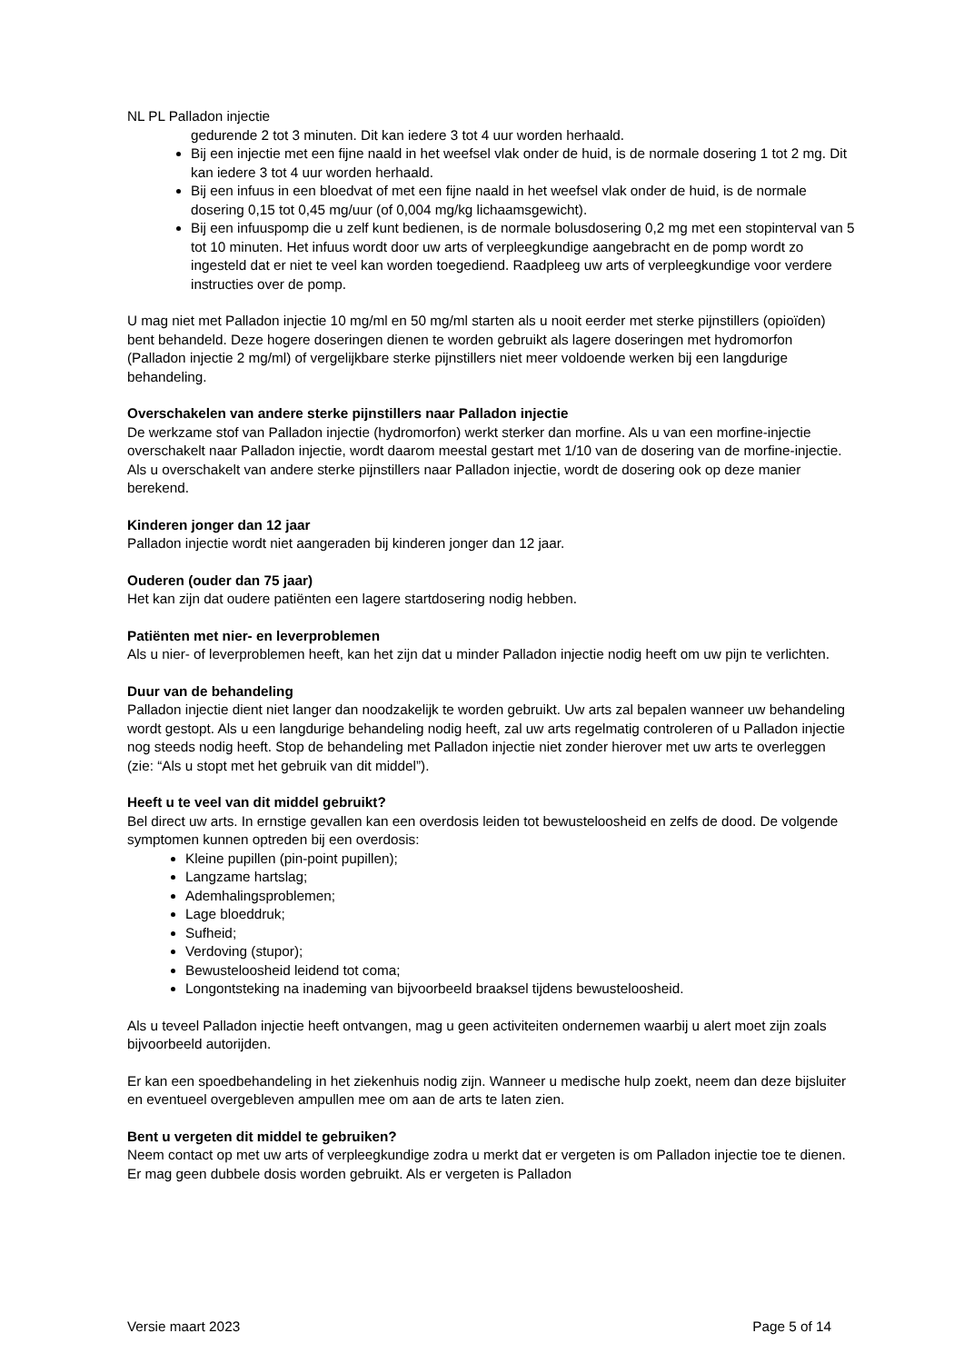NL PL Palladon injectie
gedurende 2 tot 3 minuten. Dit kan iedere 3 tot 4 uur worden herhaald.
Bij een injectie met een fijne naald in het weefsel vlak onder de huid, is de normale dosering 1 tot 2 mg. Dit kan iedere 3 tot 4 uur worden herhaald.
Bij een infuus in een bloedvat of met een fijne naald in het weefsel vlak onder de huid, is de normale dosering 0,15 tot 0,45 mg/uur (of 0,004 mg/kg lichaamsgewicht).
Bij een infuuspomp die u zelf kunt bedienen, is de normale bolusdosering 0,2 mg met een stopinterval van 5 tot 10 minuten. Het infuus wordt door uw arts of verpleegkundige aangebracht en de pomp wordt zo ingesteld dat er niet te veel kan worden toegediend. Raadpleeg uw arts of verpleegkundige voor verdere instructies over de pomp.
U mag niet met Palladon injectie 10 mg/ml en 50 mg/ml starten als u nooit eerder met sterke pijnstillers (opioïden) bent behandeld. Deze hogere doseringen dienen te worden gebruikt als lagere doseringen met hydromorfon (Palladon injectie 2 mg/ml) of vergelijkbare sterke pijnstillers niet meer voldoende werken bij een langdurige behandeling.
Overschakelen van andere sterke pijnstillers naar Palladon injectie
De werkzame stof van Palladon injectie (hydromorfon) werkt sterker dan morfine. Als u van een morfine-injectie overschakelt naar Palladon injectie, wordt daarom meestal gestart met 1/10 van de dosering van de morfine-injectie. Als u overschakelt van andere sterke pijnstillers naar Palladon injectie, wordt de dosering ook op deze manier berekend.
Kinderen jonger dan 12 jaar
Palladon injectie wordt niet aangeraden bij kinderen jonger dan 12 jaar.
Ouderen (ouder dan 75 jaar)
Het kan zijn dat oudere patiënten een lagere startdosering nodig hebben.
Patiënten met nier- en leverproblemen
Als u nier- of leverproblemen heeft, kan het zijn dat u minder Palladon injectie nodig heeft om uw pijn te verlichten.
Duur van de behandeling
Palladon injectie dient niet langer dan noodzakelijk te worden gebruikt. Uw arts zal bepalen wanneer uw behandeling wordt gestopt. Als u een langdurige behandeling nodig heeft, zal uw arts regelmatig controleren of u Palladon injectie nog steeds nodig heeft. Stop de behandeling met Palladon injectie niet zonder hierover met uw arts te overleggen (zie: “Als u stopt met het gebruik van dit middel”).
Heeft u te veel van dit middel gebruikt?
Bel direct uw arts. In ernstige gevallen kan een overdosis leiden tot bewusteloosheid en zelfs de dood. De volgende symptomen kunnen optreden bij een overdosis:
Kleine pupillen (pin-point pupillen);
Langzame hartslag;
Ademhalingsproblemen;
Lage bloeddruk;
Sufheid;
Verdoving (stupor);
Bewusteloosheid leidend tot coma;
Longontsteking na inademing van bijvoorbeeld braaksel tijdens bewusteloosheid.
Als u teveel Palladon injectie heeft ontvangen, mag u geen activiteiten ondernemen waarbij u alert moet zijn zoals bijvoorbeeld autorijden.
Er kan een spoedbehandeling in het ziekenhuis nodig zijn. Wanneer u medische hulp zoekt, neem dan deze bijsluiter en eventueel overgebleven ampullen mee om aan de arts te laten zien.
Bent u vergeten dit middel te gebruiken?
Neem contact op met uw arts of verpleegkundige zodra u merkt dat er vergeten is om Palladon injectie toe te dienen. Er mag geen dubbele dosis worden gebruikt. Als er vergeten is Palladon
Versie maart 2023 Page 5 of 14